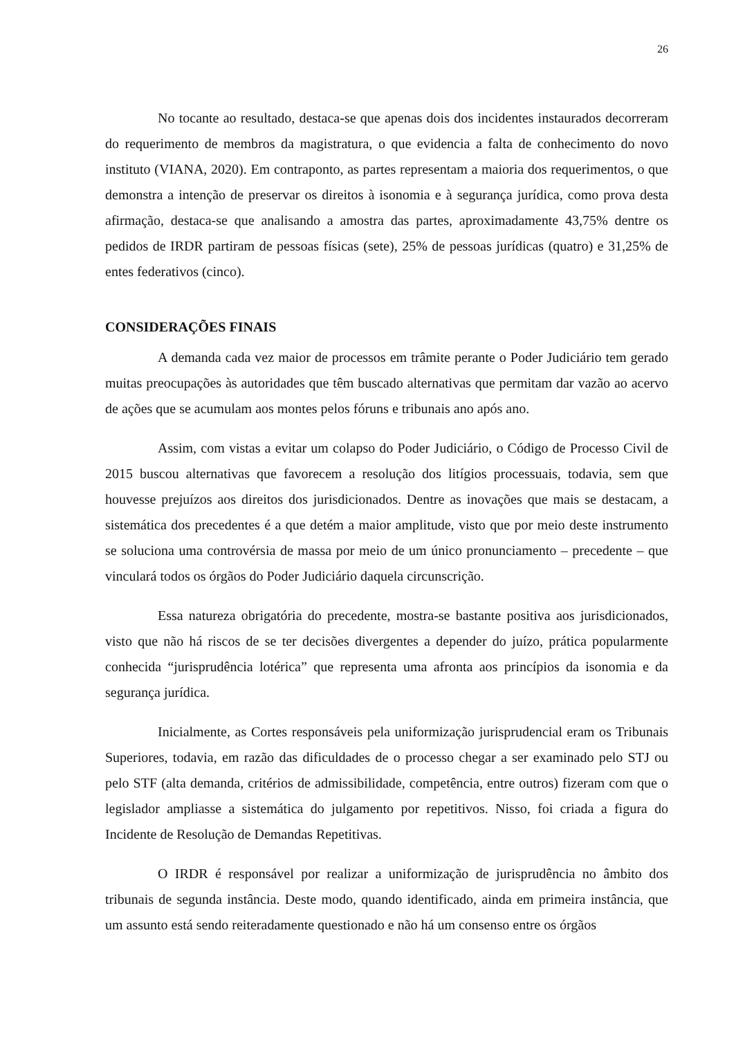26
No tocante ao resultado, destaca-se que apenas dois dos incidentes instaurados decorreram do requerimento de membros da magistratura, o que evidencia a falta de conhecimento do novo instituto (VIANA, 2020). Em contraponto, as partes representam a maioria dos requerimentos, o que demonstra a intenção de preservar os direitos à isonomia e à segurança jurídica, como prova desta afirmação, destaca-se que analisando a amostra das partes, aproximadamente 43,75% dentre os pedidos de IRDR partiram de pessoas físicas (sete), 25% de pessoas jurídicas (quatro) e 31,25% de entes federativos (cinco).
CONSIDERAÇÕES FINAIS
A demanda cada vez maior de processos em trâmite perante o Poder Judiciário tem gerado muitas preocupações às autoridades que têm buscado alternativas que permitam dar vazão ao acervo de ações que se acumulam aos montes pelos fóruns e tribunais ano após ano.
Assim, com vistas a evitar um colapso do Poder Judiciário, o Código de Processo Civil de 2015 buscou alternativas que favorecem a resolução dos litígios processuais, todavia, sem que houvesse prejuízos aos direitos dos jurisdicionados. Dentre as inovações que mais se destacam, a sistemática dos precedentes é a que detém a maior amplitude, visto que por meio deste instrumento se soluciona uma controvérsia de massa por meio de um único pronunciamento – precedente – que vinculará todos os órgãos do Poder Judiciário daquela circunscrição.
Essa natureza obrigatória do precedente, mostra-se bastante positiva aos jurisdicionados, visto que não há riscos de se ter decisões divergentes a depender do juízo, prática popularmente conhecida “jurisprudência lotérica” que representa uma afronta aos princípios da isonomia e da segurança jurídica.
Inicialmente, as Cortes responsáveis pela uniformização jurisprudencial eram os Tribunais Superiores, todavia, em razão das dificuldades de o processo chegar a ser examinado pelo STJ ou pelo STF (alta demanda, critérios de admissibilidade, competência, entre outros) fizeram com que o legislador ampliasse a sistemática do julgamento por repetitivos. Nisso, foi criada a figura do Incidente de Resolução de Demandas Repetitivas.
O IRDR é responsável por realizar a uniformização de jurisprudência no âmbito dos tribunais de segunda instância. Deste modo, quando identificado, ainda em primeira instância, que um assunto está sendo reiteradamente questionado e não há um consenso entre os órgãos